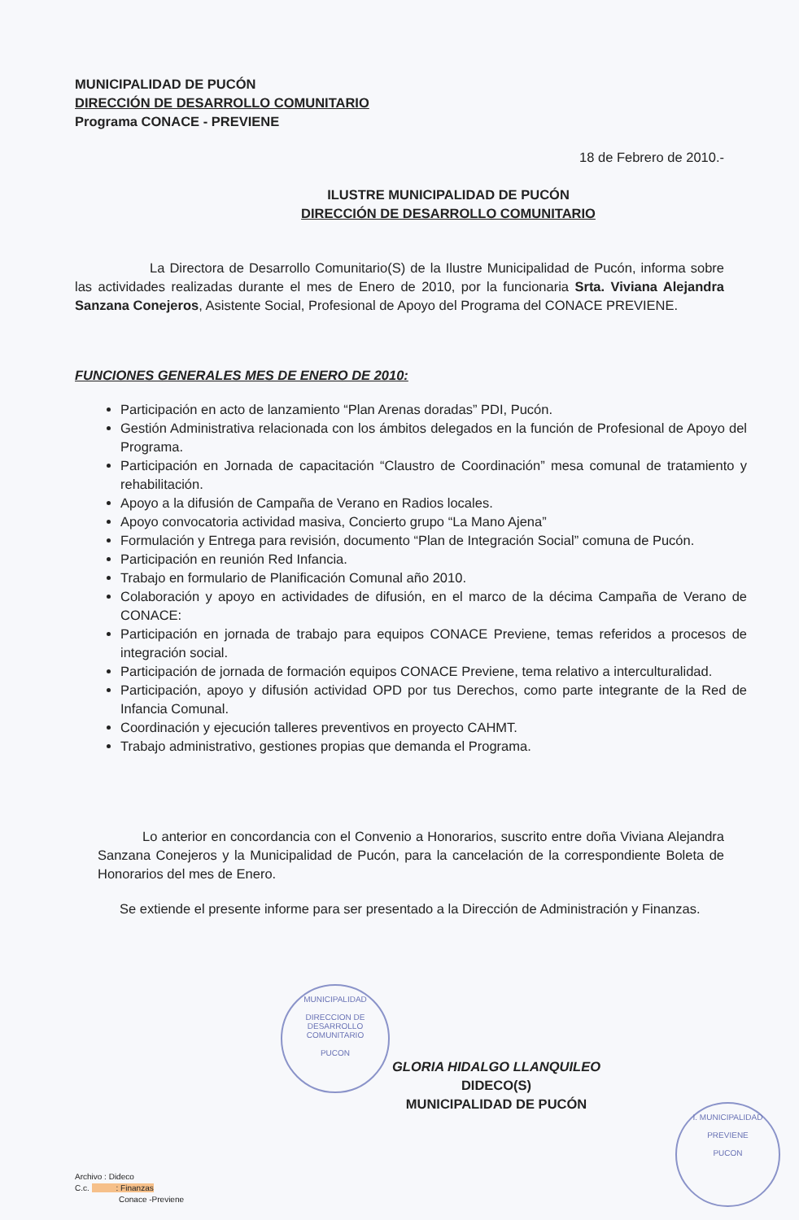MUNICIPALIDAD DE PUCÓN
DIRECCIÓN DE DESARROLLO COMUNITARIO
Programa CONACE - PREVIENE
18 de Febrero de 2010.-
ILUSTRE MUNICIPALIDAD DE PUCÓN
DIRECCIÓN DE DESARROLLO COMUNITARIO
La Directora de Desarrollo Comunitario(S) de la Ilustre Municipalidad de Pucón, informa sobre las actividades realizadas durante el mes de Enero de 2010, por la funcionaria Srta. Viviana Alejandra Sanzana Conejeros, Asistente Social, Profesional de Apoyo del Programa del CONACE PREVIENE.
FUNCIONES GENERALES MES DE ENERO DE 2010:
Participación en acto de lanzamiento “Plan Arenas doradas” PDI, Pucón.
Gestión Administrativa relacionada con los ámbitos delegados en la función de Profesional de Apoyo del Programa.
Participación en Jornada de capacitación “Claustro de Coordinación” mesa comunal de tratamiento y rehabilitación.
Apoyo a la difusión de Campaña de Verano en Radios locales.
Apoyo convocatoria actividad masiva, Concierto grupo “La Mano Ajena”
Formulación y Entrega para revisión, documento “Plan de Integración Social” comuna de Pucón.
Participación en reunión Red Infancia.
Trabajo en formulario de Planificación Comunal año 2010.
Colaboración y apoyo en actividades de difusión, en el marco de la décima Campaña de Verano de CONACE:
Participación en jornada de trabajo para equipos CONACE Previene, temas referidos a procesos de integración social.
Participación de jornada de formación equipos CONACE Previene, tema relativo a interculturalidad.
Participación, apoyo y difusión actividad OPD por tus Derechos, como parte integrante de la Red de Infancia Comunal.
Coordinación y ejecución talleres preventivos en proyecto CAHMT.
Trabajo administrativo, gestiones propias que demanda el Programa.
Lo anterior en concordancia con el Convenio a Honorarios, suscrito entre doña Viviana Alejandra Sanzana Conejeros y la Municipalidad de Pucón, para la cancelación de la correspondiente Boleta de Honorarios del mes de Enero.
Se extiende el presente informe para ser presentado a la Dirección de Administración y Finanzas.
MUNICIPALIDAD
DIRECCION DE
DESARROLLO
COMUNITARIO
PUCON
GLORIA HIDALGO LLANQUILEO
DIDECO(S)
MUNICIPALIDAD DE PUCÓN
I. MUNICIPALIDAD
PREVIENE
PUCON
Archivo : Dideco
C.c. : Finanzas
Conace -Previene